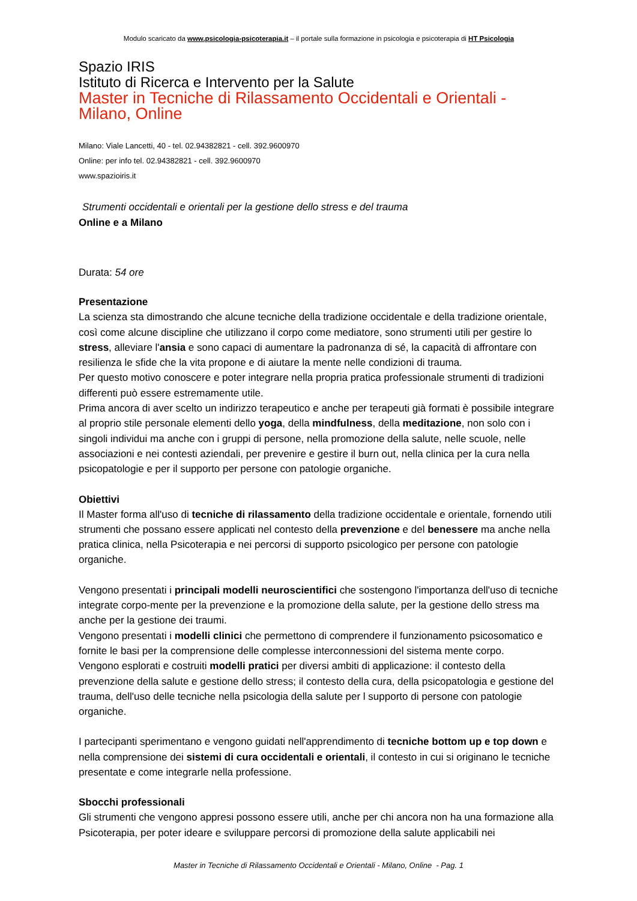Modulo scaricato da www.psicologia-psicoterapia.it – il portale sulla formazione in psicologia e psicoterapia di HT Psicologia
Spazio IRIS
Istituto di Ricerca e Intervento per la Salute
Master in Tecniche di Rilassamento Occidentali e Orientali - Milano, Online
Milano: Viale Lancetti, 40 - tel. 02.94382821 - cell. 392.9600970
Online: per info tel. 02.94382821 - cell. 392.9600970
www.spazioiris.it
Strumenti occidentali e orientali per la gestione dello stress e del trauma
Online e a Milano
Durata: 54 ore
Presentazione
La scienza sta dimostrando che alcune tecniche della tradizione occidentale e della tradizione orientale, così come alcune discipline che utilizzano il corpo come mediatore, sono strumenti utili per gestire lo stress, alleviare l'ansia e sono capaci di aumentare la padronanza di sé, la capacità di affrontare con resilienza le sfide che la vita propone e di aiutare la mente nelle condizioni di trauma.
Per questo motivo conoscere e poter integrare nella propria pratica professionale strumenti di tradizioni differenti può essere estremamente utile.
Prima ancora di aver scelto un indirizzo terapeutico e anche per terapeuti già formati è possibile integrare al proprio stile personale elementi dello yoga, della mindfulness, della meditazione, non solo con i singoli individui ma anche con i gruppi di persone, nella promozione della salute, nelle scuole, nelle associazioni e nei contesti aziendali, per prevenire e gestire il burn out, nella clinica per la cura nella psicopatologie e per il supporto per persone con patologie organiche.
Obiettivi
Il Master forma all'uso di tecniche di rilassamento della tradizione occidentale e orientale, fornendo utili strumenti che possano essere applicati nel contesto della prevenzione e del benessere ma anche nella pratica clinica, nella Psicoterapia e nei percorsi di supporto psicologico per persone con patologie organiche.
Vengono presentati i principali modelli neuroscientifici che sostengono l'importanza dell'uso di tecniche integrate corpo-mente per la prevenzione e la promozione della salute, per la gestione dello stress ma anche per la gestione dei traumi.
Vengono presentati i modelli clinici che permettono di comprendere il funzionamento psicosomatico e fornite le basi per la comprensione delle complesse interconnessioni del sistema mente corpo.
Vengono esplorati e costruiti modelli pratici per diversi ambiti di applicazione: il contesto della prevenzione della salute e gestione dello stress; il contesto della cura, della psicopatologia e gestione del trauma, dell'uso delle tecniche nella psicologia della salute per l supporto di persone con patologie organiche.
I partecipanti sperimentano e vengono guidati nell'apprendimento di tecniche bottom up e top down e nella comprensione dei sistemi di cura occidentali e orientali, il contesto in cui si originano le tecniche presentate e come integrarle nella professione.
Sbocchi professionali
Gli strumenti che vengono appresi possono essere utili, anche per chi ancora non ha una formazione alla Psicoterapia, per poter ideare e sviluppare percorsi di promozione della salute applicabili nei
Master in Tecniche di Rilassamento Occidentali e Orientali - Milano, Online - Pag. 1